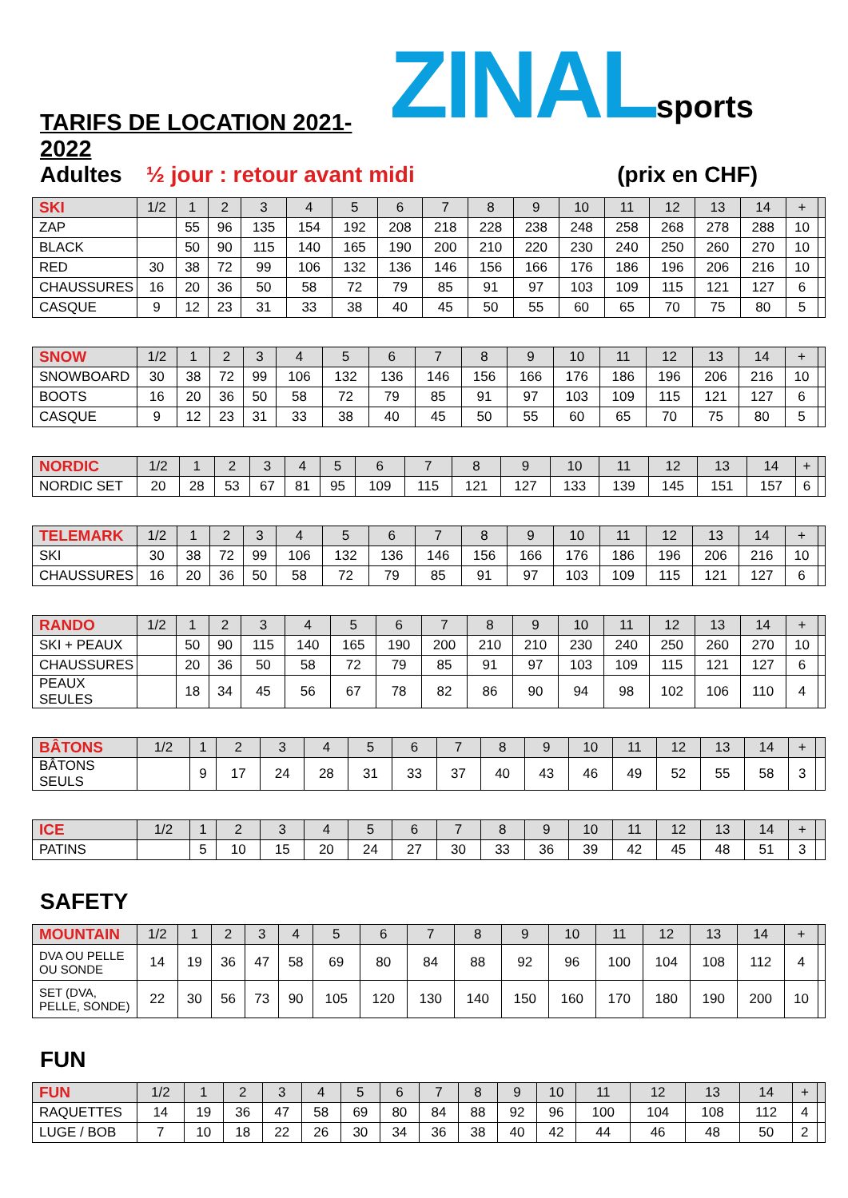TARIFS DE LOCATION 2021-2022
ZINALsports
Adultes ½ jour : retour avant midi (prix en CHF)
| SKI | 1/2 | 1 | 2 | 3 | 4 | 5 | 6 | 7 | 8 | 9 | 10 | 11 | 12 | 13 | 14 | + | |
| --- | --- | --- | --- | --- | --- | --- | --- | --- | --- | --- | --- | --- | --- | --- | --- | --- | --- |
| ZAP | | 55 | 96 | 135 | 154 | 192 | 208 | 218 | 228 | 238 | 248 | 258 | 268 | 278 | 288 | 10 | |
| BLACK | | 50 | 90 | 115 | 140 | 165 | 190 | 200 | 210 | 220 | 230 | 240 | 250 | 260 | 270 | 10 | |
| RED | 30 | 38 | 72 | 99 | 106 | 132 | 136 | 146 | 156 | 166 | 176 | 186 | 196 | 206 | 216 | 10 | |
| CHAUSSURES | 16 | 20 | 36 | 50 | 58 | 72 | 79 | 85 | 91 | 97 | 103 | 109 | 115 | 121 | 127 | 6 | |
| CASQUE | 9 | 12 | 23 | 31 | 33 | 38 | 40 | 45 | 50 | 55 | 60 | 65 | 70 | 75 | 80 | 5 | |
| SNOW | 1/2 | 1 | 2 | 3 | 4 | 5 | 6 | 7 | 8 | 9 | 10 | 11 | 12 | 13 | 14 | + | |
| --- | --- | --- | --- | --- | --- | --- | --- | --- | --- | --- | --- | --- | --- | --- | --- | --- | --- |
| SNOWBOARD | 30 | 38 | 72 | 99 | 106 | 132 | 136 | 146 | 156 | 166 | 176 | 186 | 196 | 206 | 216 | 10 | |
| BOOTS | 16 | 20 | 36 | 50 | 58 | 72 | 79 | 85 | 91 | 97 | 103 | 109 | 115 | 121 | 127 | 6 | |
| CASQUE | 9 | 12 | 23 | 31 | 33 | 38 | 40 | 45 | 50 | 55 | 60 | 65 | 70 | 75 | 80 | 5 | |
| NORDIC | 1/2 | 1 | 2 | 3 | 4 | 5 | 6 | 7 | 8 | 9 | 10 | 11 | 12 | 13 | 14 | + | |
| --- | --- | --- | --- | --- | --- | --- | --- | --- | --- | --- | --- | --- | --- | --- | --- | --- | --- |
| NORDIC SET | 20 | 28 | 53 | 67 | 81 | 95 | 109 | 115 | 121 | 127 | 133 | 139 | 145 | 151 | 157 | 6 | |
| TELEMARK | 1/2 | 1 | 2 | 3 | 4 | 5 | 6 | 7 | 8 | 9 | 10 | 11 | 12 | 13 | 14 | + | |
| --- | --- | --- | --- | --- | --- | --- | --- | --- | --- | --- | --- | --- | --- | --- | --- | --- | --- |
| SKI | 30 | 38 | 72 | 99 | 106 | 132 | 136 | 146 | 156 | 166 | 176 | 186 | 196 | 206 | 216 | 10 | |
| CHAUSSURES | 16 | 20 | 36 | 50 | 58 | 72 | 79 | 85 | 91 | 97 | 103 | 109 | 115 | 121 | 127 | 6 | |
| RANDO | 1/2 | 1 | 2 | 3 | 4 | 5 | 6 | 7 | 8 | 9 | 10 | 11 | 12 | 13 | 14 | + | |
| --- | --- | --- | --- | --- | --- | --- | --- | --- | --- | --- | --- | --- | --- | --- | --- | --- | --- |
| SKI + PEAUX | | 50 | 90 | 115 | 140 | 165 | 190 | 200 | 210 | 210 | 230 | 240 | 250 | 260 | 270 | 10 | |
| CHAUSSURES | | 20 | 36 | 50 | 58 | 72 | 79 | 85 | 91 | 97 | 103 | 109 | 115 | 121 | 127 | 6 | |
| PEAUX SEULES | | 18 | 34 | 45 | 56 | 67 | 78 | 82 | 86 | 90 | 94 | 98 | 102 | 106 | 110 | 4 | |
| BÂTONS | 1/2 | 1 | 2 | 3 | 4 | 5 | 6 | 7 | 8 | 9 | 10 | 11 | 12 | 13 | 14 | + | |
| --- | --- | --- | --- | --- | --- | --- | --- | --- | --- | --- | --- | --- | --- | --- | --- | --- | --- |
| BÂTONS SEULS | | 9 | 17 | 24 | 28 | 31 | 33 | 37 | 40 | 43 | 46 | 49 | 52 | 55 | 58 | 3 | |
| ICE | 1/2 | 1 | 2 | 3 | 4 | 5 | 6 | 7 | 8 | 9 | 10 | 11 | 12 | 13 | 14 | + | |
| --- | --- | --- | --- | --- | --- | --- | --- | --- | --- | --- | --- | --- | --- | --- | --- | --- | --- |
| PATINS | | 5 | 10 | 15 | 20 | 24 | 27 | 30 | 33 | 36 | 39 | 42 | 45 | 48 | 51 | 3 | |
SAFETY
| MOUNTAIN | 1/2 | 1 | 2 | 3 | 4 | 5 | 6 | 7 | 8 | 9 | 10 | 11 | 12 | 13 | 14 | + | |
| --- | --- | --- | --- | --- | --- | --- | --- | --- | --- | --- | --- | --- | --- | --- | --- | --- | --- |
| DVA OU PELLE OU SONDE | 14 | 19 | 36 | 47 | 58 | 69 | 80 | 84 | 88 | 92 | 96 | 100 | 104 | 108 | 112 | 4 | |
| SET (DVA, PELLE, SONDE) | 22 | 30 | 56 | 73 | 90 | 105 | 120 | 130 | 140 | 150 | 160 | 170 | 180 | 190 | 200 | 10 | |
FUN
| FUN | 1/2 | 1 | 2 | 3 | 4 | 5 | 6 | 7 | 8 | 9 | 10 | 11 | 12 | 13 | 14 | + | |
| --- | --- | --- | --- | --- | --- | --- | --- | --- | --- | --- | --- | --- | --- | --- | --- | --- | --- |
| RAQUETTES | 14 | 19 | 36 | 47 | 58 | 69 | 80 | 84 | 88 | 92 | 96 | 100 | 104 | 108 | 112 | 4 | |
| LUGE / BOB | 7 | 10 | 18 | 22 | 26 | 30 | 34 | 36 | 38 | 40 | 42 | 44 | 46 | 48 | 50 | 2 | |